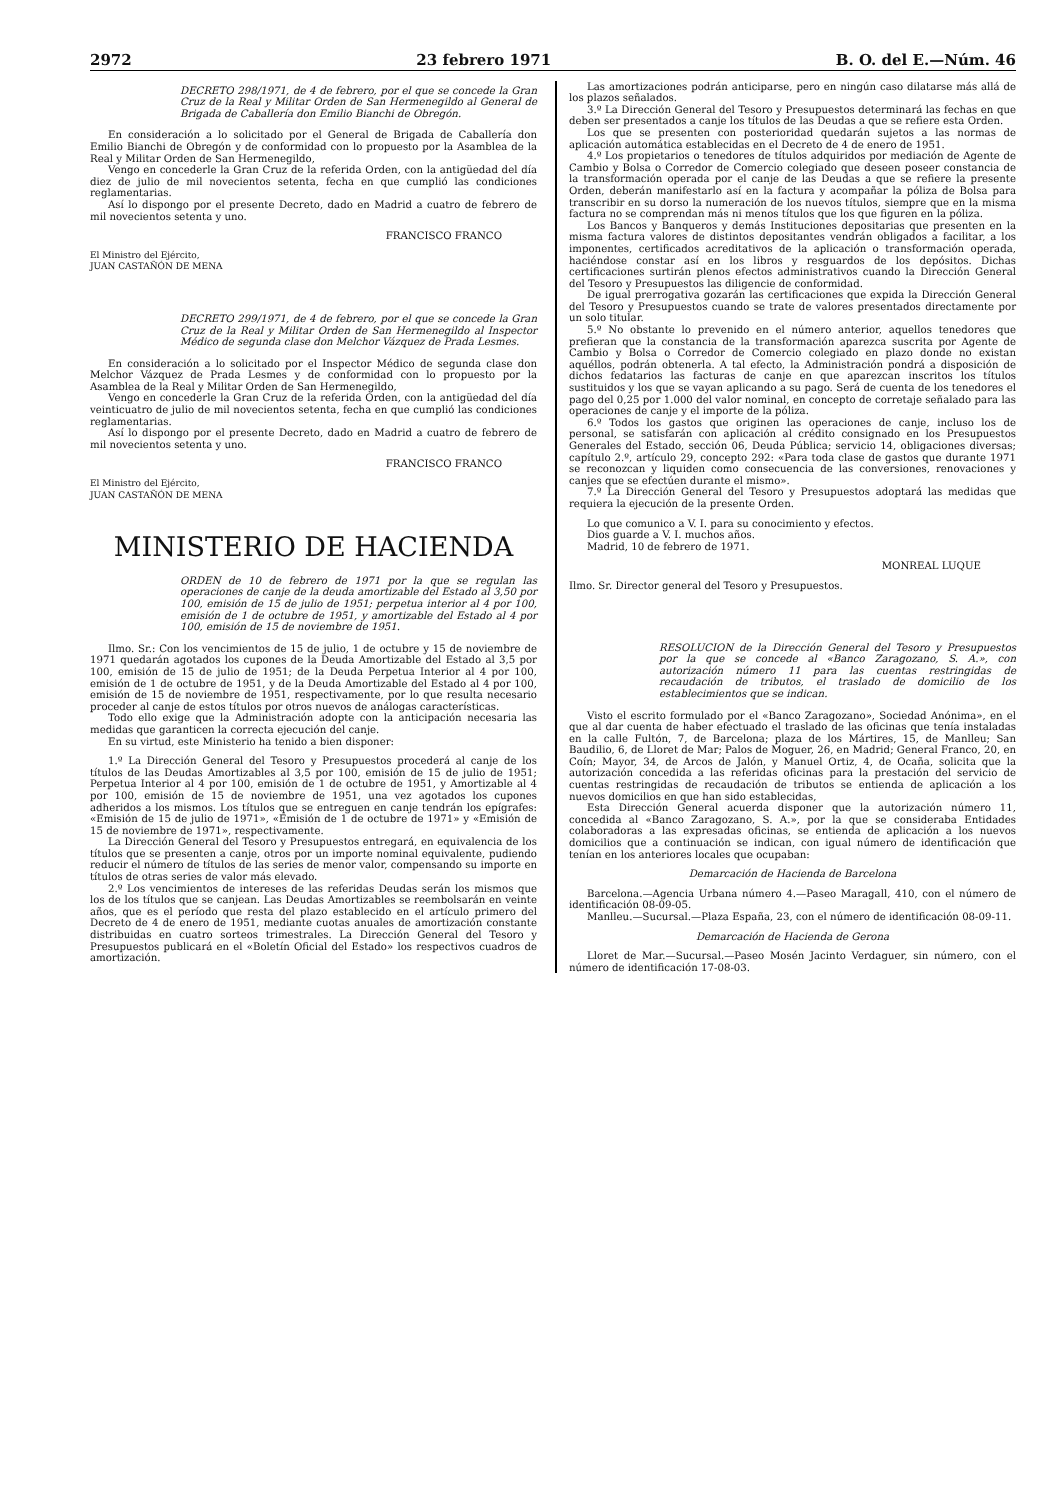2972 23 febrero 1971 B. O. del E.—Núm. 46
DECRETO 298/1971, de 4 de febrero, por el que se concede la Gran Cruz de la Real y Militar Orden de San Hermenegildo al General de Brigada de Caballería don Emilio Bianchi de Obregón.
En consideración a lo solicitado por el General de Brigada de Caballería don Emilio Bianchi de Obregón y de conformidad con lo propuesto por la Asamblea de la Real y Militar Orden de San Hermenegildo,
Vengo en concederle la Gran Cruz de la referida Orden, con la antigüedad del día diez de julio de mil novecientos setenta, fecha en que cumplió las condiciones reglamentarias.
Así lo dispongo por el presente Decreto, dado en Madrid a cuatro de febrero de mil novecientos setenta y uno.
FRANCISCO FRANCO
El Ministro del Ejército,
JUAN CASTAÑÓN DE MENA
DECRETO 299/1971, de 4 de febrero, por el que se concede la Gran Cruz de la Real y Militar Orden de San Hermenegildo al Inspector Médico de segunda clase don Melchor Vázquez de Prada Lesmes.
En consideración a lo solicitado por el Inspector Médico de segunda clase don Melchor Vázquez de Prada Lesmes y de conformidad con lo propuesto por la Asamblea de la Real y Militar Orden de San Hermenegildo,
Vengo en concederle la Gran Cruz de la referida Orden, con la antigüedad del día veinticuatro de julio de mil novecientos setenta, fecha en que cumplió las condiciones reglamentarias.
Así lo dispongo por el presente Decreto, dado en Madrid a cuatro de febrero de mil novecientos setenta y uno.
FRANCISCO FRANCO
El Ministro del Ejército,
JUAN CASTAÑÓN DE MENA
MINISTERIO DE HACIENDA
ORDEN de 10 de febrero de 1971 por la que se regulan las operaciones de canje de la deuda amortizable del Estado al 3,50 por 100, emisión de 15 de julio de 1951; perpetua interior al 4 por 100, emisión de 1 de octubre de 1951, y amortizable del Estado al 4 por 100, emisión de 15 de noviembre de 1951.
Ilmo. Sr.: Con los vencimientos de 15 de julio, 1 de octubre y 15 de noviembre de 1971 quedarán agotados los cupones de la Deuda Amortizable del Estado al 3,5 por 100, emisión de 15 de julio de 1951; de la Deuda Perpetua Interior al 4 por 100, emisión de 1 de octubre de 1951, y de la Deuda Amortizable del Estado al 4 por 100, emisión de 15 de noviembre de 1951, respectivamente, por lo que resulta necesario proceder al canje de estos títulos por otros nuevos de análogas características.
Todo ello exige que la Administración adopte con la anticipación necesaria las medidas que garanticen la correcta ejecución del canje.
En su virtud, este Ministerio ha tenido a bien disponer:
1.º La Dirección General del Tesoro y Presupuestos procederá al canje de los títulos de las Deudas Amortizables al 3,5 por 100, emisión de 15 de julio de 1951; Perpetua Interior al 4 por 100, emisión de 1 de octubre de 1951, y Amortizable al 4 por 100, emisión de 15 de noviembre de 1951, una vez agotados los cupones adheridos a los mismos. Los títulos que se entreguen en canje tendrán los epígrafes: «Emisión de 15 de julio de 1971», «Emisión de 1 de octubre de 1971» y «Emisión de 15 de noviembre de 1971», respectivamente.
La Dirección General del Tesoro y Presupuestos entregará, en equivalencia de los títulos que se presenten a canje, otros por un importe nominal equivalente, pudiendo reducir el número de títulos de las series de menor valor, compensando su importe en títulos de otras series de valor más elevado.
2.º Los vencimientos de intereses de las referidas Deudas serán los mismos que los de los títulos que se canjean. Las Deudas Amortizables se reembolsarán en veinte años, que es el período que resta del plazo establecido en el artículo primero del Decreto de 4 de enero de 1951, mediante cuotas anuales de amortización constante distribuidas en cuatro sorteos trimestrales. La Dirección General del Tesoro y Presupuestos publicará en el «Boletín Oficial del Estado» los respectivos cuadros de amortización.
Las amortizaciones podrán anticiparse, pero en ningún caso dilatarse más allá de los plazos señalados.
3.º La Dirección General del Tesoro y Presupuestos determinará las fechas en que deben ser presentados a canje los títulos de las Deudas a que se refiere esta Orden.
Los que se presenten con posterioridad quedarán sujetos a las normas de aplicación automática establecidas en el Decreto de 4 de enero de 1951.
4.º Los propietarios o tenedores de títulos adquiridos por mediación de Agente de Cambio y Bolsa o Corredor de Comercio colegiado que deseen poseer constancia de la transformación operada por el canje de las Deudas a que se refiere la presente Orden, deberán manifestarlo así en la factura y acompañar la póliza de Bolsa para transcribir en su dorso la numeración de los nuevos títulos, siempre que en la misma factura no se comprendan más ni menos títulos que los que figuren en la póliza.
Los Bancos y Banqueros y demás Instituciones depositarias que presenten en la misma factura valores de distintos depositantes vendrán obligados a facilitar, a los imponentes, certificados acreditativos de la aplicación o transformación operada, haciéndose constar así en los libros y resguardos de los depósitos. Dichas certificaciones surtirán plenos efectos administrativos cuando la Dirección General del Tesoro y Presupuestos las diligencie de conformidad.
De igual prerrogativa gozarán las certificaciones que expida la Dirección General del Tesoro y Presupuestos cuando se trate de valores presentados directamente por un solo titular.
5.º No obstante lo prevenido en el número anterior, aquellos tenedores que prefieran que la constancia de la transformación aparezca suscrita por Agente de Cambio y Bolsa o Corredor de Comercio colegiado en plazo donde no existan aquéllos, podrán obtenerla. A tal efecto, la Administración pondrá a disposición de dichos fedatarios las facturas de canje en que aparezcan inscritos los títulos sustituidos y los que se vayan aplicando a su pago. Será de cuenta de los tenedores el pago del 0,25 por 1.000 del valor nominal, en concepto de corretaje señalado para las operaciones de canje y el importe de la póliza.
6.º Todos los gastos que originen las operaciones de canje, incluso los de personal, se satisfarán con aplicación al crédito consignado en los Presupuestos Generales del Estado, sección 06, Deuda Pública; servicio 14, obligaciones diversas; capítulo 2.º, artículo 29, concepto 292: «Para toda clase de gastos que durante 1971 se reconozcan y liquiden como consecuencia de las conversiones, renovaciones y canjes que se efectúen durante el mismo».
7.º La Dirección General del Tesoro y Presupuestos adoptará las medidas que requiera la ejecución de la presente Orden.
Lo que comunico a V. I. para su conocimiento y efectos.
Dios guarde a V. I. muchos años.
Madrid, 10 de febrero de 1971.
MONREAL LUQUE
Ilmo. Sr. Director general del Tesoro y Presupuestos.
RESOLUCION de la Dirección General del Tesoro y Presupuestos por la que se concede al «Banco Zaragozano, S. A.», con autorización número 11 para las cuentas restringidas de recaudación de tributos, el traslado de domicilio de los establecimientos que se indican.
Visto el escrito formulado por el «Banco Zaragozano», Sociedad Anónima», en el que al dar cuenta de haber efectuado el traslado de las oficinas que tenía instaladas en la calle Fultón, 7, de Barcelona; plaza de los Mártires, 15, de Manlleu; San Baudilio, 6, de Lloret de Mar; Palos de Moguer, 26, en Madrid; General Franco, 20, en Coín; Mayor, 34, de Arcos de Jalón, y Manuel Ortiz, 4, de Ocaña, solicita que la autorización concedida a las referidas oficinas para la prestación del servicio de cuentas restringidas de recaudación de tributos se entienda de aplicación a los nuevos domicilios en que han sido establecidas,
Esta Dirección General acuerda disponer que la autorización número 11, concedida al «Banco Zaragozano, S. A.», por la que se consideraba Entidades colaboradoras a las expresadas oficinas, se entienda de aplicación a los nuevos domicilios que a continuación se indican, con igual número de identificación que tenían en los anteriores locales que ocupaban:
Demarcación de Hacienda de Barcelona
Barcelona.—Agencia Urbana número 4.—Paseo Maragall, 410, con el número de identificación 08-09-05.
Manlleu.—Sucursal.—Plaza España, 23, con el número de identificación 08-09-11.
Demarcación de Hacienda de Gerona
Lloret de Mar.—Sucursal.—Paseo Mosén Jacinto Verdaguer, sin número, con el número de identificación 17-08-03.